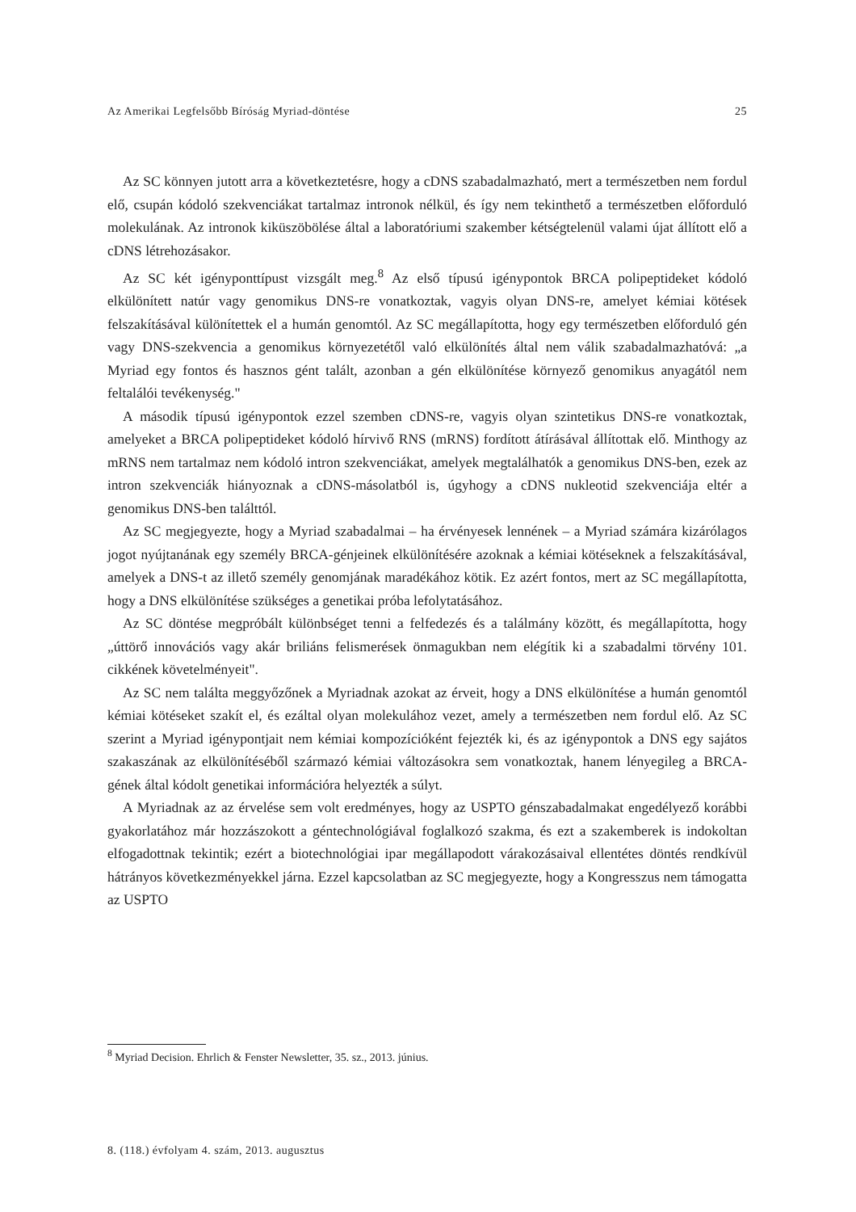Az Amerikai Legfelsőbb Bíróság Myriad-döntése 25
Az SC könnyen jutott arra a következtetésre, hogy a cDNS szabadalmazható, mert a természetben nem fordul elő, csupán kódoló szekvenciákat tartalmaz intronok nélkül, és így nem tekinthető a természetben előforduló molekulának. Az intronok kiküszöbölése által a laboratóriumi szakember kétségtelenül valami újat állított elő a cDNS létrehozásakor.
Az SC két igényponttípust vizsgált meg.<sup>8</sup> Az első típusú igénypontok BRCA polipeptideket kódoló elkülönített natúr vagy genomikus DNS-re vonatkoztak, vagyis olyan DNS-re, amelyet kémiai kötések felszakításával különítettek el a humán genomtól. Az SC megállapította, hogy egy természetben előforduló gén vagy DNS-szekvencia a genomikus környezetétől való elkülönítés által nem válik szabadalmazhatóvá: „a Myriad egy fontos és hasznos gént talált, azonban a gén elkülönítése környező genomikus anyagától nem feltalálói tevékenység."
A második típusú igénypontok ezzel szemben cDNS-re, vagyis olyan szintetikus DNS-re vonatkoztak, amelyeket a BRCA polipeptideket kódoló hírvivő RNS (mRNS) fordított átírásával állítottak elő. Minthogy az mRNS nem tartalmaz nem kódoló intron szekvenciákat, amelyek megtalálhatók a genomikus DNS-ben, ezek az intron szekvenciák hiányoznak a cDNS-másolatból is, úgyhogy a cDNS nukleotid szekvenciája eltér a genomikus DNS-ben találttól.
Az SC megjegyezte, hogy a Myriad szabadalmai – ha érvényesek lennének – a Myriad számára kizárólagos jogot nyújtanának egy személy BRCA-génjeinek elkülönítésére azoknak a kémiai kötéseknek a felszakításával, amelyek a DNS-t az illető személy genomjának maradékához kötik. Ez azért fontos, mert az SC megállapította, hogy a DNS elkülönítése szükséges a genetikai próba lefolytatásához.
Az SC döntése megpróbált különbséget tenni a felfedezés és a találmány között, és megállapította, hogy „úttörő innovációs vagy akár briliáns felismerések önmagukban nem elégítik ki a szabadalmi törvény 101. cikkének követelményeit".
Az SC nem találta meggyőzőnek a Myriadnak azokat az érveit, hogy a DNS elkülönítése a humán genomtól kémiai kötéseket szakít el, és ezáltal olyan molekulához vezet, amely a természetben nem fordul elő. Az SC szerint a Myriad igénypontjait nem kémiai kompozícióként fejezték ki, és az igénypontok a DNS egy sajátos szakaszának az elkülönítéséből származó kémiai változásokra sem vonatkoztak, hanem lényegileg a BRCA-gének által kódolt genetikai információra helyezték a súlyt.
A Myriadnak az az érvelése sem volt eredményes, hogy az USPTO génszabadalmakat engedélyező korábbi gyakorlatához már hozzászokott a géntechnológiával foglalkozó szakma, és ezt a szakemberek is indokoltan elfogadottnak tekintik; ezért a biotechnológiai ipar megállapodott várakozásaival ellentétes döntés rendkívül hátrányos következményekkel járna. Ezzel kapcsolatban az SC megjegyezte, hogy a Kongresszus nem támogatta az USPTO
<sup>8</sup> Myriad Decision. Ehrlich & Fenster Newsletter, 35. sz., 2013. június.
8. (118.) évfolyam 4. szám, 2013. augusztus